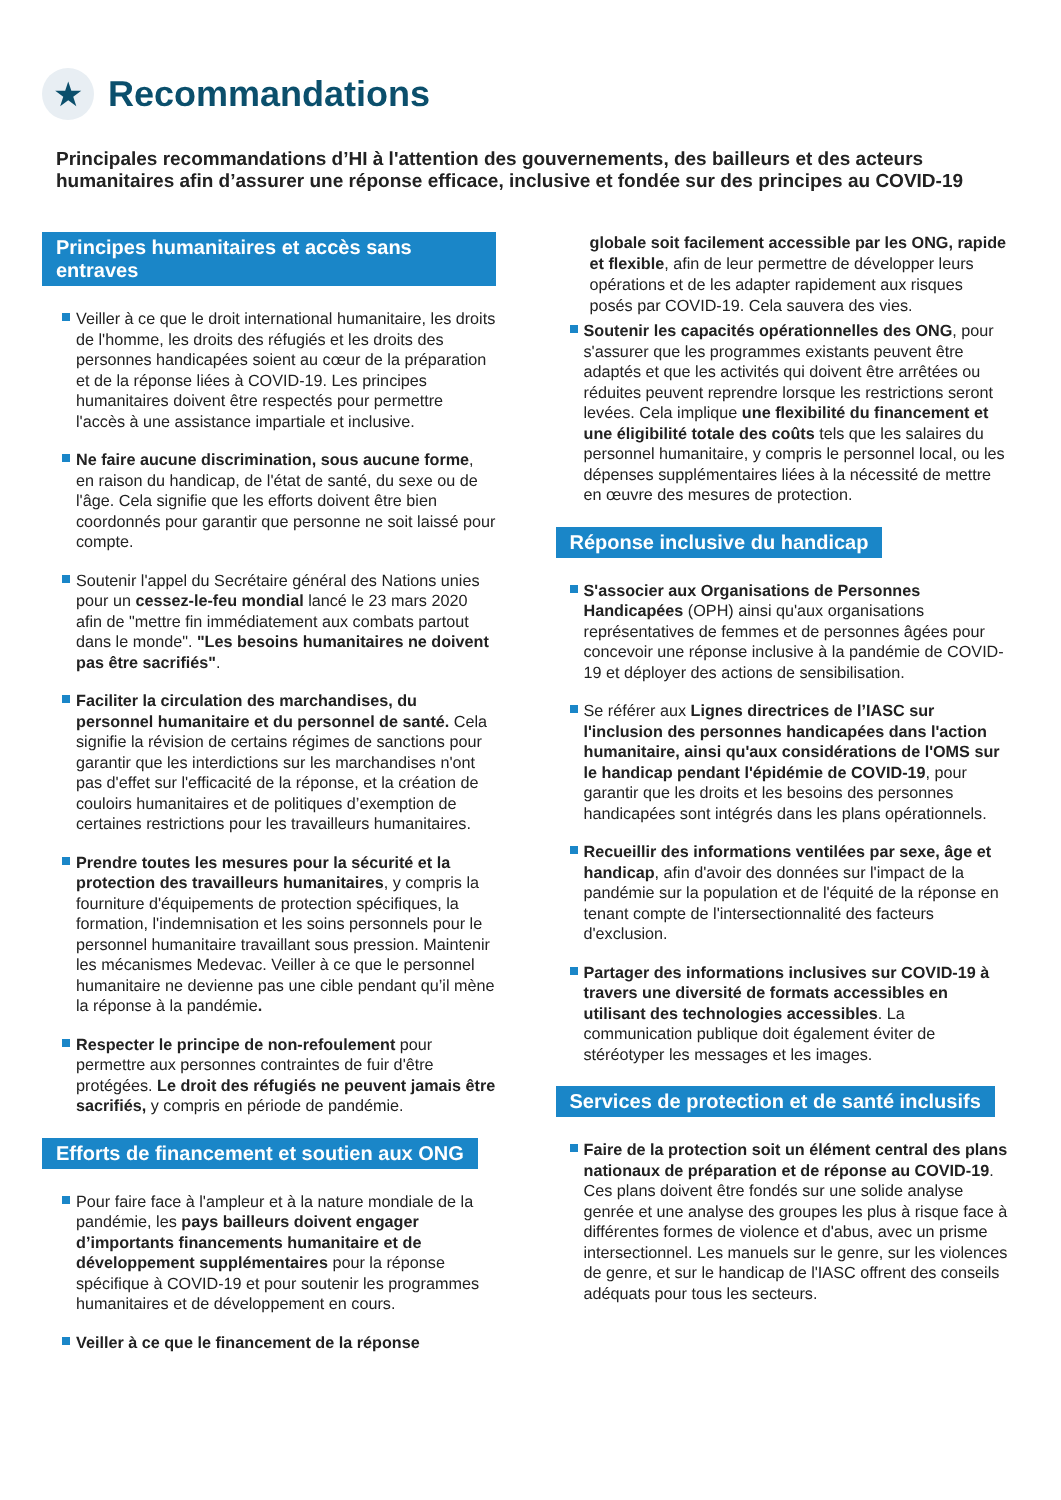★
Recommandations
Principales recommandations d’HI à l'attention des gouvernements, des bailleurs et des acteurs humanitaires afin d’assurer une réponse efficace, inclusive et fondée sur des principes au COVID-19
Principes humanitaires et accès sans entraves
Veiller à ce que le droit international humanitaire, les droits de l'homme, les droits des réfugiés et les droits des personnes handicapées soient au cœur de la préparation et de la réponse liées à COVID-19. Les principes humanitaires doivent être respectés pour permettre l'accès à une assistance impartiale et inclusive.
Ne faire aucune discrimination, sous aucune forme, en raison du handicap, de l'état de santé, du sexe ou de l'âge. Cela signifie que les efforts doivent être bien coordonnés pour garantir que personne ne soit laissé pour compte.
Soutenir l'appel du Secrétaire général des Nations unies pour un cessez-le-feu mondial lancé le 23 mars 2020 afin de "mettre fin immédiatement aux combats partout dans le monde". "Les besoins humanitaires ne doivent pas être sacrifiés".
Faciliter la circulation des marchandises, du personnel humanitaire et du personnel de santé. Cela signifie la révision de certains régimes de sanctions pour garantir que les interdictions sur les marchandises n'ont pas d'effet sur l'efficacité de la réponse, et la création de couloirs humanitaires et de politiques d’exemption de certaines restrictions pour les travailleurs humanitaires.
Prendre toutes les mesures pour la sécurité et la protection des travailleurs humanitaires, y compris la fourniture d'équipements de protection spécifiques, la formation, l'indemnisation et les soins personnels pour le personnel humanitaire travaillant sous pression. Maintenir les mécanismes Medevac. Veiller à ce que le personnel humanitaire ne devienne pas une cible pendant qu’il mène la réponse à la pandémie.
Respecter le principe de non-refoulement pour permettre aux personnes contraintes de fuir d'être protégées. Le droit des réfugiés ne peuvent jamais être sacrifiés, y compris en période de pandémie.
Efforts de financement et soutien aux ONG
Pour faire face à l'ampleur et à la nature mondiale de la pandémie, les pays bailleurs doivent engager d’importants financements humanitaire et de développement supplémentaires pour la réponse spécifique à COVID-19 et pour soutenir les programmes humanitaires et de développement en cours.
Veiller à ce que le financement de la réponse
globale soit facilement accessible par les ONG, rapide et flexible, afin de leur permettre de développer leurs opérations et de les adapter rapidement aux risques posés par COVID-19. Cela sauvera des vies.
Soutenir les capacités opérationnelles des ONG, pour s'assurer que les programmes existants peuvent être adaptés et que les activités qui doivent être arrêtées ou réduites peuvent reprendre lorsque les restrictions seront levées. Cela implique une flexibilité du financement et une éligibilité totale des coûts tels que les salaires du personnel humanitaire, y compris le personnel local, ou les dépenses supplémentaires liées à la nécessité de mettre en œuvre des mesures de protection.
Réponse inclusive du handicap
S'associer aux Organisations de Personnes Handicapées (OPH) ainsi qu'aux organisations représentatives de femmes et de personnes âgées pour concevoir une réponse inclusive à la pandémie de COVID-19 et déployer des actions de sensibilisation.
Se référer aux Lignes directrices de l’IASC sur l'inclusion des personnes handicapées dans l'action humanitaire, ainsi qu'aux considérations de l'OMS sur le handicap pendant l'épidémie de COVID-19, pour garantir que les droits et les besoins des personnes handicapées sont intégrés dans les plans opérationnels.
Recueillir des informations ventilées par sexe, âge et handicap, afin d'avoir des données sur l'impact de la pandémie sur la population et de l'équité de la réponse en tenant compte de l'intersectionnalité des facteurs d'exclusion.
Partager des informations inclusives sur COVID-19 à travers une diversité de formats accessibles en utilisant des technologies accessibles. La communication publique doit également éviter de stéréotyper les messages et les images.
Services de protection et de santé inclusifs
Faire de la protection soit un élément central des plans nationaux de préparation et de réponse au COVID-19. Ces plans doivent être fondés sur une solide analyse genrée et une analyse des groupes les plus à risque face à différentes formes de violence et d'abus, avec un prisme intersectionnel. Les manuels sur le genre, sur les violences de genre, et sur le handicap de l'IASC offrent des conseils adéquats pour tous les secteurs.